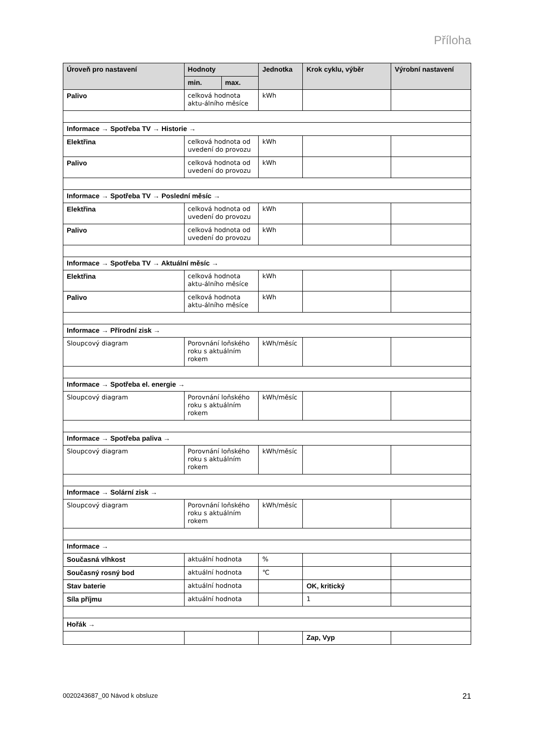Příloha
| Úroveň pro nastavení | Hodnoty | | Jednotka | Krok cyklu, výběr | Výrobní nastavení |
| --- | --- | --- | --- | --- | --- |
| | min. | max. | | | |
| Palivo | celková hodnota aktu-álního měsíce | | kWh | | |
| Informace → Spotřeba TV → Historie → | | | | | |
| Elektřina | celková hodnota od uvedení do provozu | | kWh | | |
| Palivo | celková hodnota od uvedení do provozu | | kWh | | |
| Informace → Spotřeba TV → Poslední měsíc → | | | | | |
| Elektřina | celková hodnota od uvedení do provozu | | kWh | | |
| Palivo | celková hodnota od uvedení do provozu | | kWh | | |
| Informace → Spotřeba TV → Aktuální měsíc → | | | | | |
| Elektřina | celková hodnota aktu-álního měsíce | | kWh | | |
| Palivo | celková hodnota aktu-álního měsíce | | kWh | | |
| Informace → Přírodní zisk → | | | | | |
| Sloupcový diagram | Porovnání loňského roku s aktuálním rokem | | kWh/měsíc | | |
| Informace → Spotřeba el. energie → | | | | | |
| Sloupcový diagram | Porovnání loňského roku s aktuálním rokem | | kWh/měsíc | | |
| Informace → Spotřeba paliva → | | | | | |
| Sloupcový diagram | Porovnání loňského roku s aktuálním rokem | | kWh/měsíc | | |
| Informace → Solární zisk → | | | | | |
| Sloupcový diagram | Porovnání loňského roku s aktuálním rokem | | kWh/měsíc | | |
| Informace → | | | | | |
| Současná vlhkost | aktuální hodnota | | % | | |
| Současný rosný bod | aktuální hodnota | | ℃ | | |
| Stav baterie | aktuální hodnota | | | OK, kritický | |
| Síla příjmu | aktuální hodnota | | | 1 | |
| Hořák → | | | | | |
| | | | | Zap, Vyp | |
0020243687_00 Návod k obsluze 21